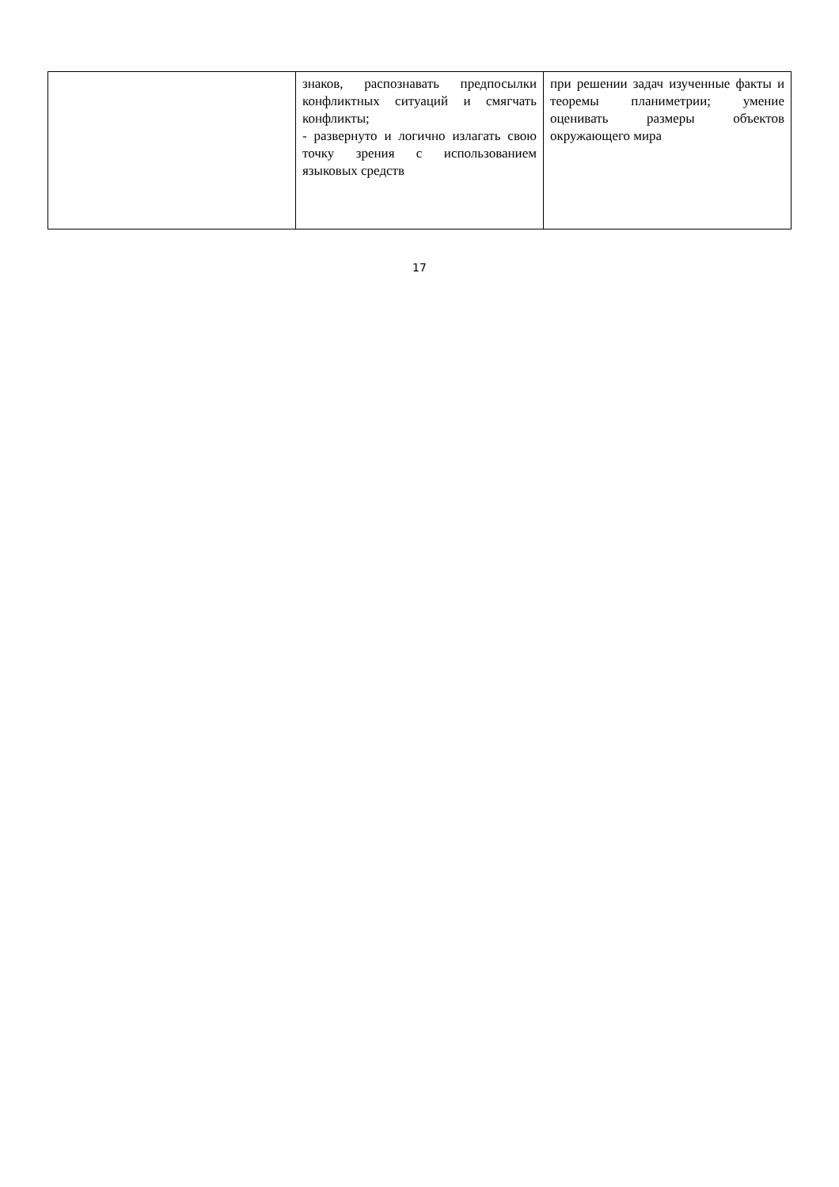| | знаков, распознавать предпосылки конфликтных ситуаций и смягчать конфликты; - развернуто и логично излагать свою точку зрения с использованием языковых средств | при решении задач изученные факты и теоремы планиметрии; умение оценивать размеры объектов окружающего мира |
17